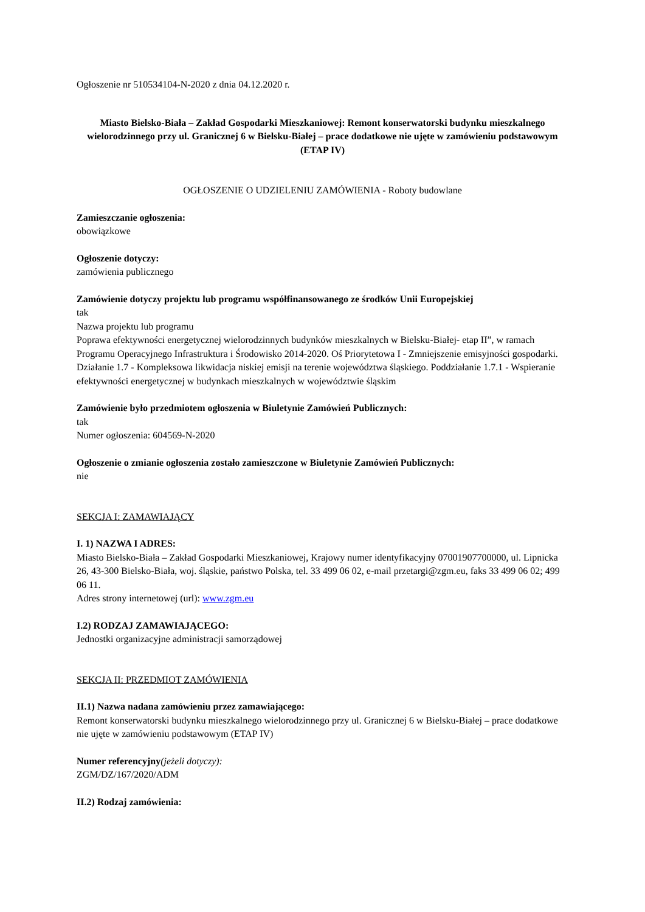Ogłoszenie nr 510534104-N-2020 z dnia 04.12.2020 r.
Miasto Bielsko-Biała – Zakład Gospodarki Mieszkaniowej: Remont konserwatorski budynku mieszkalnego wielorodzinnego przy ul. Granicznej 6 w Bielsku-Białej – prace dodatkowe nie ujęte w zamówieniu podstawowym (ETAP IV)
OGŁOSZENIE O UDZIELENIU ZAMÓWIENIA - Roboty budowlane
Zamieszczanie ogłoszenia:
obowiązkowe
Ogłoszenie dotyczy:
zamówienia publicznego
Zamówienie dotyczy projektu lub programu współfinansowanego ze środków Unii Europejskiej
tak
Nazwa projektu lub programu
Poprawa efektywności energetycznej wielorodzinnych budynków mieszkalnych w Bielsku-Białej- etap II”, w ramach Programu Operacyjnego Infrastruktura i Środowisko 2014-2020. Oś Priorytetowa I - Zmniejszenie emisyjności gospodarki. Działanie 1.7 - Kompleksowa likwidacja niskiej emisji na terenie województwa śląskiego. Poddziałanie 1.7.1 - Wspieranie efektywności energetycznej w budynkach mieszkalnych w województwie śląskim
Zamówienie było przedmiotem ogłoszenia w Biuletynie Zamówień Publicznych:
tak
Numer ogłoszenia: 604569-N-2020
Ogłoszenie o zmianie ogłoszenia zostało zamieszczone w Biuletynie Zamówień Publicznych:
nie
SEKCJA I: ZAMAWIAJĄCY
I. 1) NAZWA I ADRES:
Miasto Bielsko-Biała – Zakład Gospodarki Mieszkaniowej, Krajowy numer identyfikacyjny 07001907700000, ul. Lipnicka 26, 43-300 Bielsko-Biała, woj. śląskie, państwo Polska, tel. 33 499 06 02, e-mail przetargi@zgm.eu, faks 33 499 06 02; 499 06 11.
Adres strony internetowej (url): www.zgm.eu
I.2) RODZAJ ZAMAWIAJĄCEGO:
Jednostki organizacyjne administracji samorządowej
SEKCJA II: PRZEDMIOT ZAMÓWIENIA
II.1) Nazwa nadana zamówieniu przez zamawiającego:
Remont konserwatorski budynku mieszkalnego wielorodzinnego przy ul. Granicznej 6 w Bielsku-Białej – prace dodatkowe nie ujęte w zamówieniu podstawowym (ETAP IV)
Numer referencyjny(jeżeli dotyczy):
ZGM/DZ/167/2020/ADM
II.2) Rodzaj zamówienia: